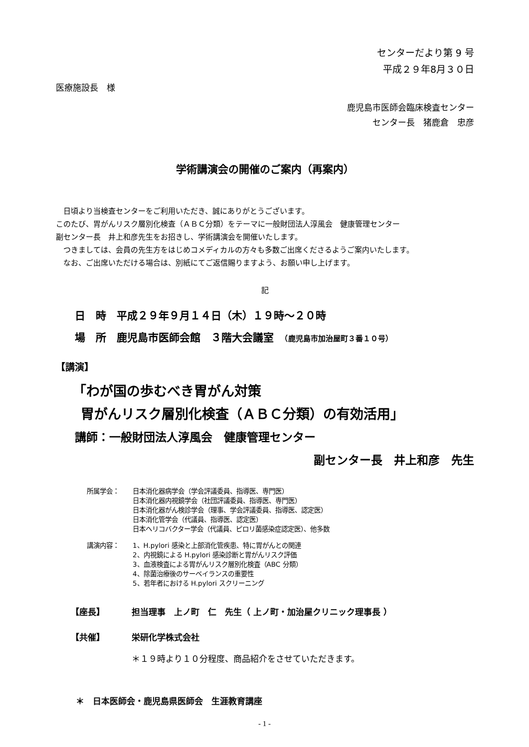センターだより第 9 号
平成２９年8月３０日
医療施設長　様
鹿児島市医師会臨床検査センター
センター長　猪鹿倉　忠彦
学術講演会の開催のご案内（再案内）
　日頃より当検査センターをご利用いただき、誠にありがとうございます。
このたび、胃がんリスク層別化検査（ＡＢＣ分類）をテーマに一般財団法人淳風会　健康管理センター
副センター長　井上和彦先生をお招きし、学術講演会を開催いたします。
　つきましては、会員の先生方をはじめコメディカルの方々も多数ご出席くださるようご案内いたします。
　なお、ご出席いただける場合は、別紙にてご返信賜りますよう、お願い申し上げます。
記
日　時　平成２９年９月１４日（木）１９時～２０時
場　所　鹿児島市医師会館　３階大会議室　（鹿児島市加治屋町３番１０号）
【講演】
「わが国の歩むべき胃がん対策
胃がんリスク層別化検査（ＡＢＣ分類）の有効活用」
講師：一般財団法人淳風会　健康管理センター
副センター長　井上和彦　先生
所属学会： 日本消化器病学会（学会評議委員、指導医、専門医）
日本消化器内視鏡学会（社団評議委員、指導医、専門医）
日本消化器がん検診学会（理事、学会評議委員、指導医、認定医）
日本消化管学会（代議員、指導医、認定医）
日本ヘリコバクター学会（代議員、ピロリ菌感染症認定医）、他多数
講演内容： 1、H.pylori 感染と上部消化管疾患、特に胃がんとの関連
2、内視鏡による H.pylori 感染診断と胃がんリスク評価
3、血液検査による胃がんリスク層別化検査（ABC 分類）
4、除菌治療後のサーベイランスの重要性
5、若年者における H.pylori スクリーニング
【座長】 担当理事　上ノ町　仁　先生（ 上ノ町・加治屋クリニック理事長 ）
【共催】 栄研化学株式会社
＊１９時より１０分程度、商品紹介をさせていただきます。
＊　日本医師会・鹿児島県医師会　生涯教育講座
- 1 -